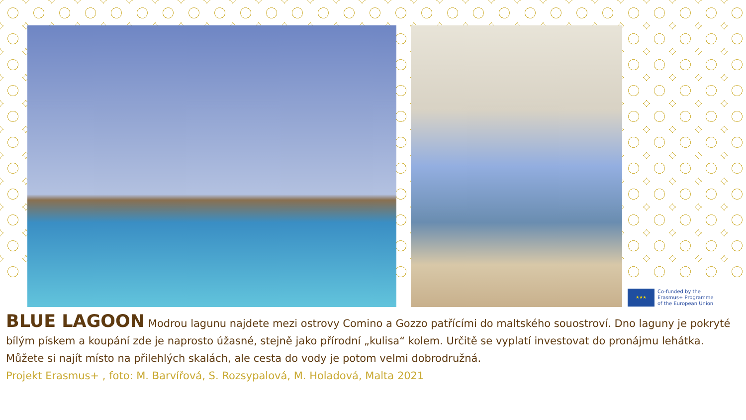★★★
Co-funded by the
Erasmus+ Programme
of the European Union
BLUE LAGOON Modrou lagunu najdete mezi ostrovy Comino a Gozzo patřícími do maltského souostroví. Dno laguny je pokryté bílým pískem a koupání zde je naprosto úžasné, stejně jako přírodní „kulisa“ kolem. Určitě se vyplatí investovat do pronájmu lehátka. Můžete si najít místo na přilehlých skalách, ale cesta do vody je potom velmi dobrodružná.
Projekt Erasmus+ , foto: M. Barvířová, S. Rozsypalová, M. Holadová, Malta 2021